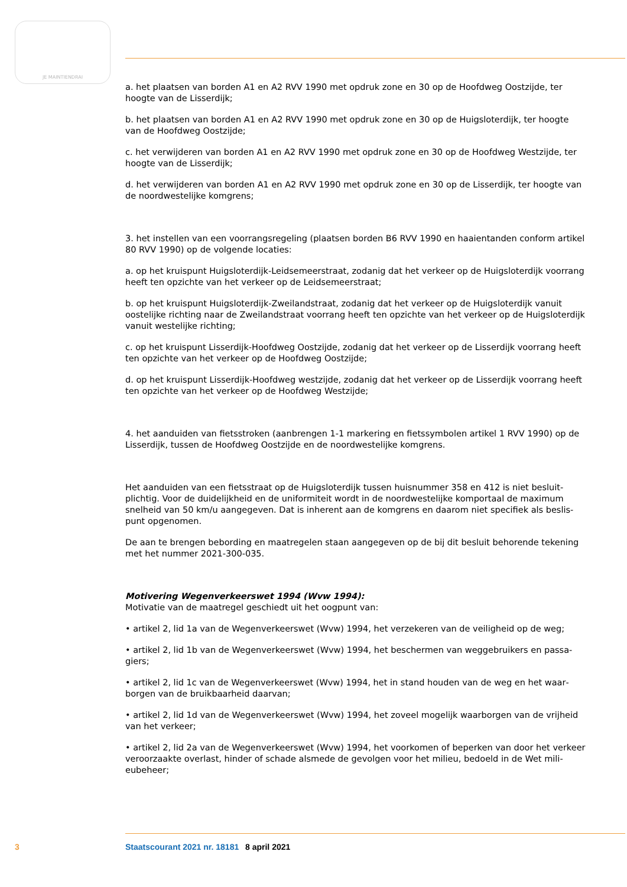JE MAINTIENDRAI
a. het plaatsen van borden A1 en A2 RVV 1990 met opdruk zone en 30 op de Hoofdweg Oostzijde, ter hoogte van de Lisserdijk;
b. het plaatsen van borden A1 en A2 RVV 1990 met opdruk zone en 30 op de Huigsloterdijk, ter hoogte van de Hoofdweg Oostzijde;
c. het verwijderen van borden A1 en A2 RVV 1990 met opdruk zone en 30 op de Hoofdweg Westzijde, ter hoogte van de Lisserdijk;
d. het verwijderen van borden A1 en A2 RVV 1990 met opdruk zone en 30 op de Lisserdijk, ter hoogte van de noordwestelijke komgrens;
3. het instellen van een voorrangsregeling (plaatsen borden B6 RVV 1990 en haaientanden conform artikel 80 RVV 1990) op de volgende locaties:
a. op het kruispunt Huigsloterdijk-Leidsemeerstraat, zodanig dat het verkeer op de Huigsloterdijk voorrang heeft ten opzichte van het verkeer op de Leidsemeerstraat;
b. op het kruispunt Huigsloterdijk-Zweilandstraat, zodanig dat het verkeer op de Huigsloterdijk vanuit oostelijke richting naar de Zweilandstraat voorrang heeft ten opzichte van het verkeer op de Huigsloterdijk vanuit westelijke richting;
c. op het kruispunt Lisserdijk-Hoofdweg Oostzijde, zodanig dat het verkeer op de Lisserdijk voorrang heeft ten opzichte van het verkeer op de Hoofdweg Oostzijde;
d. op het kruispunt Lisserdijk-Hoofdweg westzijde, zodanig dat het verkeer op de Lisserdijk voorrang heeft ten opzichte van het verkeer op de Hoofdweg Westzijde;
4. het aanduiden van fietsstroken (aanbrengen 1-1 markering en fietssymbolen artikel 1 RVV 1990) op de Lisserdijk, tussen de Hoofdweg Oostzijde en de noordwestelijke komgrens.
Het aanduiden van een fietsstraat op de Huigsloterdijk tussen huisnummer 358 en 412 is niet besluit­plichtig. Voor de duidelijkheid en de uniformiteit wordt in de noordwestelijke komportaal de maximum snelheid van 50 km/u aangegeven. Dat is inherent aan de komgrens en daarom niet specifiek als beslis­punt opgenomen.
De aan te brengen bebording en maatregelen staan aangegeven op de bij dit besluit behorende tekening met het nummer 2021-300-035.
Motivering Wegenverkeerswet 1994 (Wvw 1994):
Motivatie van de maatregel geschiedt uit het oogpunt van:
• artikel 2, lid 1a van de Wegenverkeerswet (Wvw) 1994, het verzekeren van de veiligheid op de weg;
• artikel 2, lid 1b van de Wegenverkeerswet (Wvw) 1994, het beschermen van weggebruikers en passa­giers;
• artikel 2, lid 1c van de Wegenverkeerswet (Wvw) 1994, het in stand houden van de weg en het waar­borgen van de bruikbaarheid daarvan;
• artikel 2, lid 1d van de Wegenverkeerswet (Wvw) 1994, het zoveel mogelijk waarborgen van de vrijheid van het verkeer;
• artikel 2, lid 2a van de Wegenverkeerswet (Wvw) 1994, het voorkomen of beperken van door het verkeer veroorzaakte overlast, hinder of schade alsmede de gevolgen voor het milieu, bedoeld in de Wet mili­eubeheer;
3 Staatscourant 2021 nr. 18181 8 april 2021